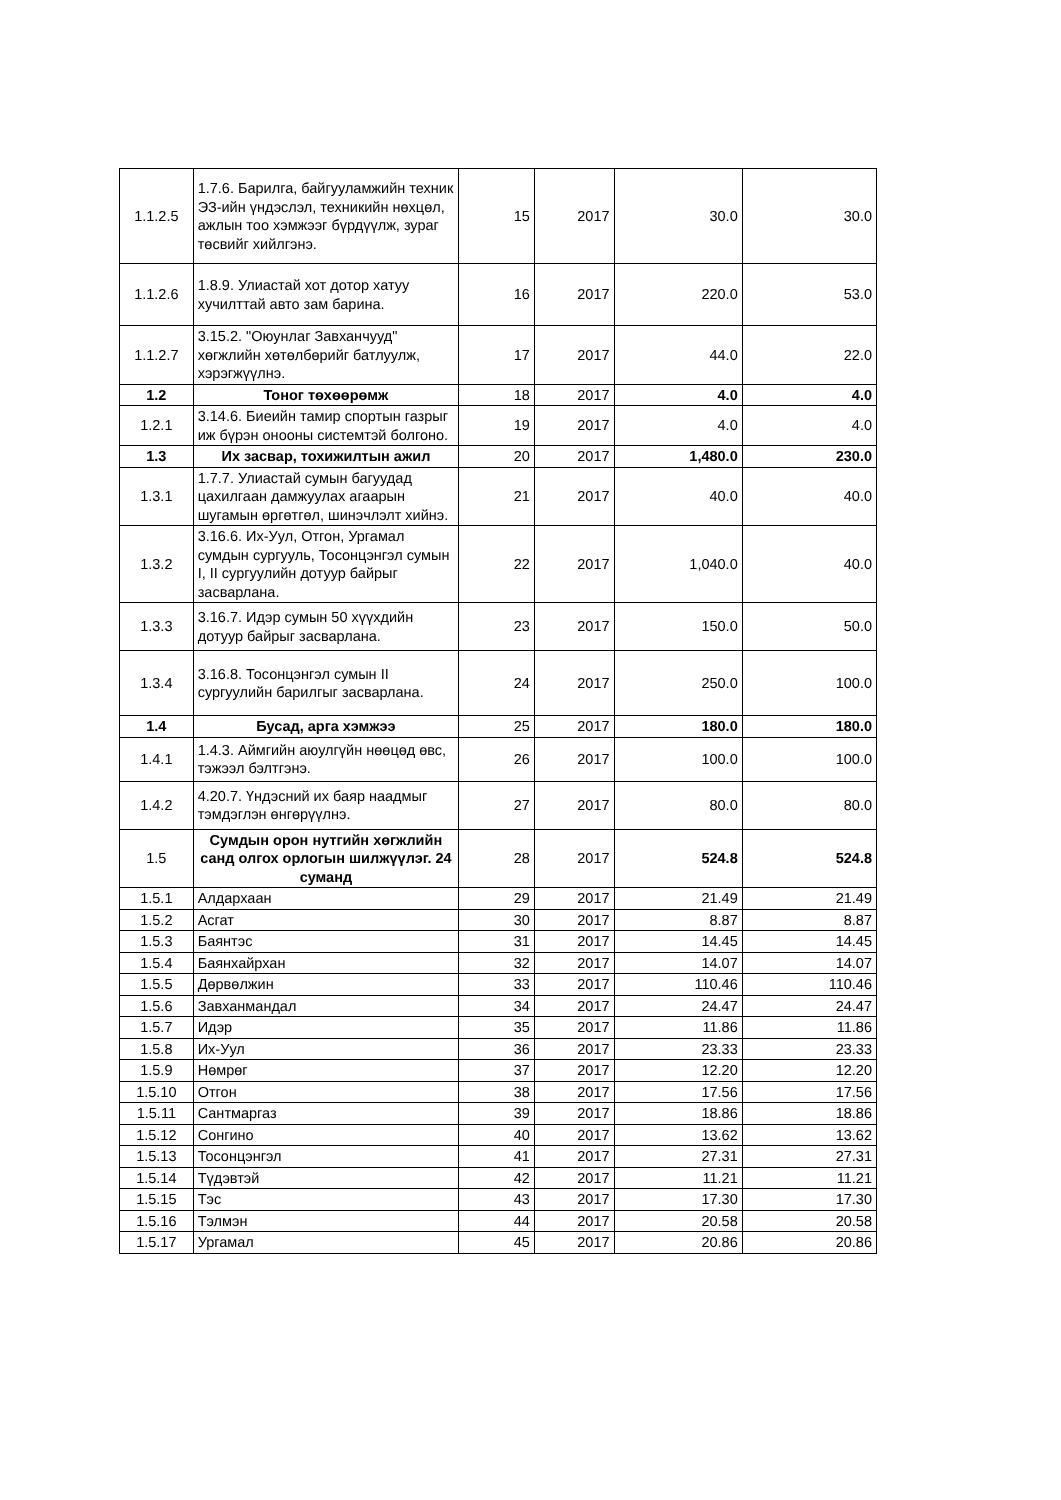| 1.1.2.5 | 1.7.6. Барилга, байгууламжийн техник ЭЗ-ийн үндэслэл, техникийн нөхцөл, ажлын тоо хэмжээг бүрдүүлж, зураг төсвийг хийлгэнэ. | 15 | 2017 | 30.0 | 30.0 |
| 1.1.2.6 | 1.8.9. Улиастай хот дотор хатуу хучилттай авто зам барина. | 16 | 2017 | 220.0 | 53.0 |
| 1.1.2.7 | 3.15.2. "Оюунлаг Завханчууд" хөгжлийн хөтөлбөрийг батлуулж, хэрэгжүүлнэ. | 17 | 2017 | 44.0 | 22.0 |
| 1.2 | Тоног төхөөрөмж | 18 | 2017 | 4.0 | 4.0 |
| 1.2.1 | 3.14.6. Биеийн тамир спортын газрыг иж бүрэн онооны системтэй болгоно. | 19 | 2017 | 4.0 | 4.0 |
| 1.3 | Их засвар, тохижилтын ажил | 20 | 2017 | 1,480.0 | 230.0 |
| 1.3.1 | 1.7.7. Улиастай сумын багуудад цахилгаан дамжуулах агаарын шугамын өргөтгөл, шинэчлэлт хийнэ. | 21 | 2017 | 40.0 | 40.0 |
| 1.3.2 | 3.16.6. Их-Уул, Отгон, Ургамал сумдын сургууль, Тосонцэнгэл сумын I, II сургуулийн дотуур байрыг засварлана. | 22 | 2017 | 1,040.0 | 40.0 |
| 1.3.3 | 3.16.7. Идэр сумын 50 хүүхдийн дотуур байрыг засварлана. | 23 | 2017 | 150.0 | 50.0 |
| 1.3.4 | 3.16.8. Тосонцэнгэл сумын II сургуулийн барилгыг засварлана. | 24 | 2017 | 250.0 | 100.0 |
| 1.4 | Бусад, арга хэмжээ | 25 | 2017 | 180.0 | 180.0 |
| 1.4.1 | 1.4.3. Аймгийн аюулгүйн нөөцөд өвс, тэжээл бэлтгэнэ. | 26 | 2017 | 100.0 | 100.0 |
| 1.4.2 | 4.20.7. Үндэсний их баяр наадмыг тэмдэглэн өнгөрүүлнэ. | 27 | 2017 | 80.0 | 80.0 |
| 1.5 | Сумдын орон нутгийн хөгжлийн санд олгох орлогын шилжүүлэг. 24 суманд | 28 | 2017 | 524.8 | 524.8 |
| 1.5.1 | Алдархаан | 29 | 2017 | 21.49 | 21.49 |
| 1.5.2 | Асгат | 30 | 2017 | 8.87 | 8.87 |
| 1.5.3 | Баянтэс | 31 | 2017 | 14.45 | 14.45 |
| 1.5.4 | Баянхайрхан | 32 | 2017 | 14.07 | 14.07 |
| 1.5.5 | Дөрвөлжин | 33 | 2017 | 110.46 | 110.46 |
| 1.5.6 | Завханмандал | 34 | 2017 | 24.47 | 24.47 |
| 1.5.7 | Идэр | 35 | 2017 | 11.86 | 11.86 |
| 1.5.8 | Их-Уул | 36 | 2017 | 23.33 | 23.33 |
| 1.5.9 | Нөмрөг | 37 | 2017 | 12.20 | 12.20 |
| 1.5.10 | Отгон | 38 | 2017 | 17.56 | 17.56 |
| 1.5.11 | Сантмаргаз | 39 | 2017 | 18.86 | 18.86 |
| 1.5.12 | Сонгино | 40 | 2017 | 13.62 | 13.62 |
| 1.5.13 | Тосонцэнгэл | 41 | 2017 | 27.31 | 27.31 |
| 1.5.14 | Түдэвтэй | 42 | 2017 | 11.21 | 11.21 |
| 1.5.15 | Тэс | 43 | 2017 | 17.30 | 17.30 |
| 1.5.16 | Тэлмэн | 44 | 2017 | 20.58 | 20.58 |
| 1.5.17 | Ургамал | 45 | 2017 | 20.86 | 20.86 |